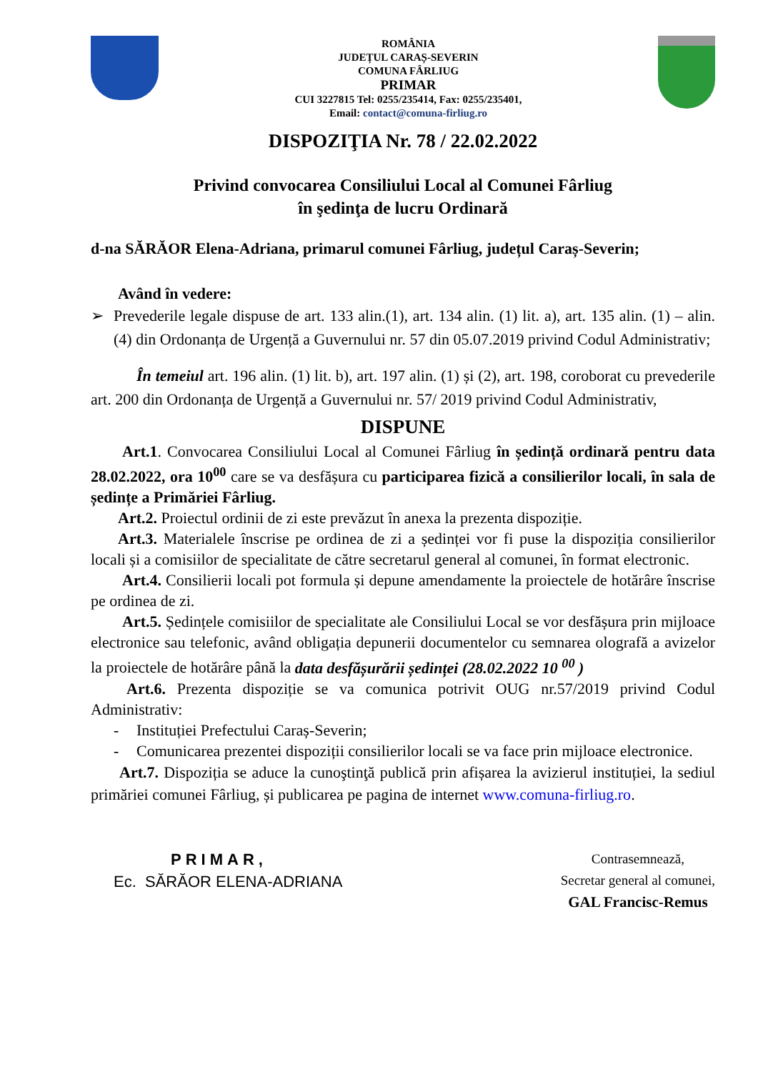ROMÂNIA
JUDEȚUL CARAȘ-SEVERIN
COMUNA FÂRLIUG
PRIMAR
CUI 3227815 Tel: 0255/235414, Fax: 0255/235401,
Email: contact@comuna-firliug.ro
DISPOZIŢIA Nr. 78 / 22.02.2022
Privind convocarea Consiliului Local al Comunei Fârliug
în şedinţa de lucru Ordinară
d-na SĂRĂOR Elena-Adriana, primarul comunei Fârliug, județul Caraș-Severin;
Având în vedere:
➢ Prevederile legale dispuse de art. 133 alin.(1), art. 134 alin. (1) lit. a), art. 135 alin. (1) – alin. (4) din Ordonanța de Urgență a Guvernului nr. 57 din 05.07.2019 privind Codul Administrativ;
În temeiul art. 196 alin. (1) lit. b), art. 197 alin. (1) și (2), art. 198, coroborat cu prevederile art. 200 din Ordonanța de Urgență a Guvernului nr. 57/ 2019 privind Codul Administrativ,
DISPUNE
Art.1. Convocarea Consiliului Local al Comunei Fârliug în ședință ordinară pentru data 28.02.2022, ora 10<sup>00</sup> care se va desfășura cu participarea fizică a consilierilor locali, în sala de ședințe a Primăriei Fârliug.
Art.2. Proiectul ordinii de zi este prevăzut în anexa la prezenta dispoziție.
Art.3. Materialele înscrise pe ordinea de zi a ședinței vor fi puse la dispoziția consilierilor locali și a comisiilor de specialitate de către secretarul general al comunei, în format electronic.
Art.4. Consilierii locali pot formula și depune amendamente la proiectele de hotărâre înscrise pe ordinea de zi.
Art.5. Ședințele comisiilor de specialitate ale Consiliului Local se vor desfășura prin mijloace electronice sau telefonic, având obligația depunerii documentelor cu semnarea olografă a avizelor la proiectele de hotărâre până la data desfășurării ședinței (28.02.2022 10 <sup>00</sup> )
Art.6. Prezenta dispoziție se va comunica potrivit OUG nr.57/2019 privind Codul Administrativ:
- Instituției Prefectului Caraș-Severin;
- Comunicarea prezentei dispoziții consilierilor locali se va face prin mijloace electronice.
Art.7. Dispoziția se aduce la cunoştinţă publică prin afișarea la avizierul instituției, la sediul primăriei comunei Fârliug, și publicarea pe pagina de internet www.comuna-firliug.ro.
PRIMAR,
Ec. SĂRĂOR ELENA-ADRIANA
Contrasemnează,
Secretar general al comunei,
GAL Francisc-Remus